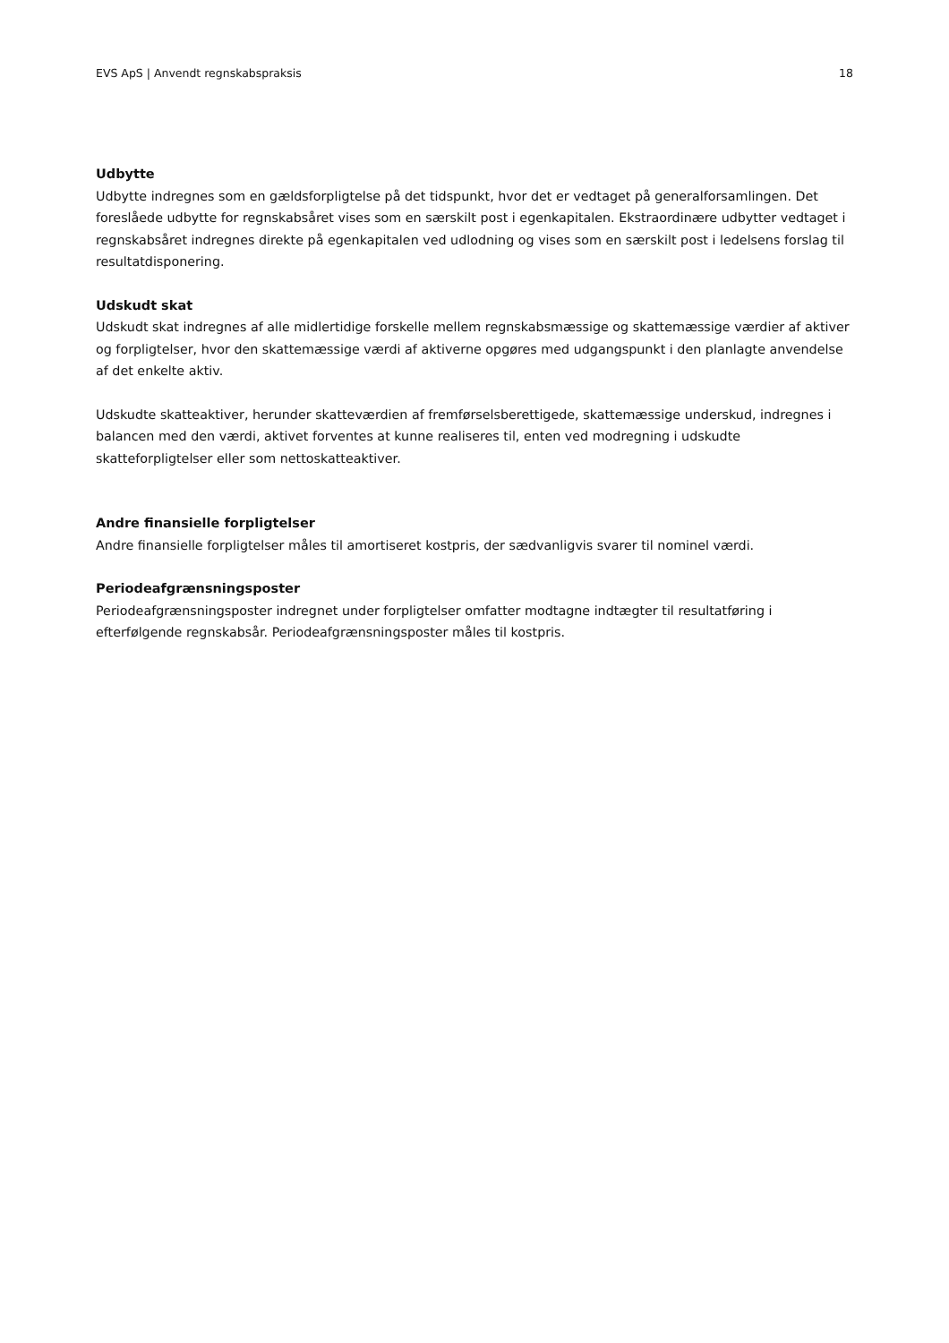EVS ApS | Anvendt regnskabspraksis 18
Udbytte
Udbytte indregnes som en gældsforpligtelse på det tidspunkt, hvor det er vedtaget på generalforsamlingen. Det foreslåede udbytte for regnskabsåret vises som en særskilt post i egenkapitalen. Ekstraordinære udbytter vedtaget i regnskabsåret indregnes direkte på egenkapitalen ved udlodning og vises som en særskilt post i ledelsens forslag til resultatdisponering.
Udskudt skat
Udskudt skat indregnes af alle midlertidige forskelle mellem regnskabsmæssige og skattemæssige værdier af aktiver og forpligtelser, hvor den skattemæssige værdi af aktiverne opgøres med udgangspunkt i den planlagte anvendelse af det enkelte aktiv.
Udskudte skatteaktiver, herunder skatteværdien af fremførselsberettigede, skattemæssige underskud, indregnes i balancen med den værdi, aktivet forventes at kunne realiseres til, enten ved modregning i udskudte skatteforpligtelser eller som nettoskatteaktiver.
Andre finansielle forpligtelser
Andre finansielle forpligtelser måles til amortiseret kostpris, der sædvanligvis svarer til nominel værdi.
Periodeafgrænsningsposter
Periodeafgrænsningsposter indregnet under forpligtelser omfatter modtagne indtægter til resultatføring i efterfølgende regnskabsår. Periodeafgrænsningsposter måles til kostpris.